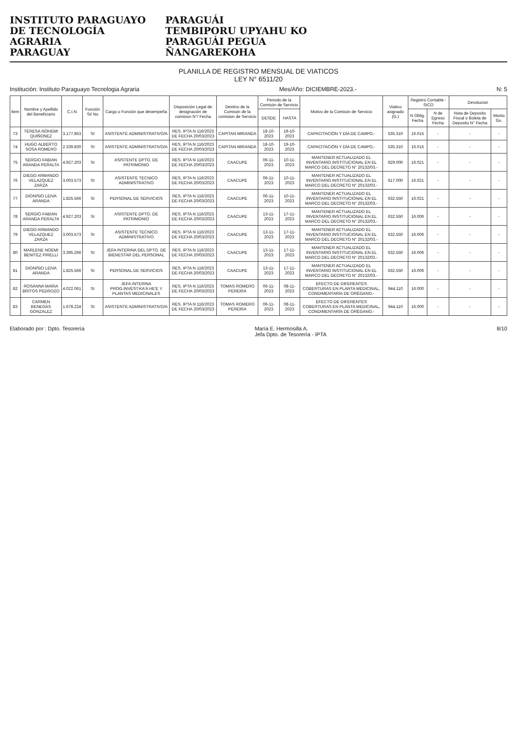INSTITUTO PARAGUAYO
DE TECNOLOGÍA
AGRARIA
PARAGUAY
PARAGUÁI
TEMBIPORU UPYAHU KO
PARAGUÁI PEGUA
ÑANGAREKOHA
PLANILLA DE REGISTRO MENSUAL DE VIATICOS
LEY N° 6511/20
Institución: Instituto Paraguayo Tecnologia Agraria Mes/Año: DICIEMBRE-2023.- N: 5
| Item | Nombre y Apellido del Beneficiario | C.I.N | Función Si/ No | Cargo o Función que desempeña | Disposición Legal de designación de comision N°/ Fecha | Destino de la Comisón de la comision de Servicio | Periodo de la Comisón de Servicio | | Motivo de la Comisón de Servicio | Viatico asignado (G.) | Registro Contable - SICO | | Devolucion | |
| --- | --- | --- | --- | --- | --- | --- | --- | --- | --- | --- | --- | --- | --- | --- |
| | | | | | | | DESDE | HASTA | | | N Oblig. Fecha | N de Egreso Fecha | Nota de Deposito Fiscal o Boleta de Deposito N° Fecha | Monto Gs. |
| 73 | TERESA NOHEMI QUIÑONEZ | 3.177.853 | SI | ASISTENTE ADMINISTRATIVO/A | RES. IPTA N 116/2023 DE FECHA 20/03/2023 | CAPITAN MIRANDA | 18-10-2023 | 19-10-2023 | CAPACITACIÓN Y DÍA DE CAMPO.- | 535.310 | 16.015 | - | - | - |
| 74 | HUGO ALBERTO SOSA ROMERO | 2.339.830 | SI | ASISTENTE ADMINISTRATIVO/A | RES. IPTA N 116/2023 DE FECHA 20/03/2023 | CAPITAN MIRANDA | 18-10-2023 | 19-10-2023 | CAPACITACIÓN Y DÍA DE CAMPO.- | 535.310 | 16.015 | - | - | - |
| 75 | SERGIO FABIAN ARANDA PERALTA | 4.927.203 | SI | ASISTENTE DPTO. DE PATRIMONIO | RES. IPTA N 116/2023 DE FECHA 20/03/2023 | CAACUPE | 06-11-2023 | 10-11-2023 | MANTENER ACTUALIZADO EL INVENTARIO INSTITUCIONAL EN EL MARCO DEL DECRETO N° 20132/03.- | 629.000 | 16.021 | - | - | - |
| 76 | DIEGO ARMANDO VELAZQUEZ ZARZA | 3.003.573 | SI | ASISTENTE TECNICO ADMINISTRATIVO | RES. IPTA N 116/2023 DE FECHA 20/03/2023 | CAACUPE | 06-11-2023 | 10-11-2023 | MANTENER ACTUALIZADO EL INVENTARIO INSTITUCIONAL EN EL MARCO DEL DECRETO N° 20132/03.- | 617.000 | 16.021 | - | - | - |
| 77 | DIONISIO LEIVA ARANDA | 1.825.566 | SI | PERSONAL DE SERVICIOS | RES. IPTA N 116/2023 DE FECHA 20/03/2023 | CAACUPE | 06-11-2023 | 10-11-2023 | MANTENER ACTUALIZADO EL INVENTARIO INSTITUCIONAL EN EL MARCO DEL DECRETO N° 20132/03.- | 632.550 | 16.021 | - | - | - |
| 78 | SERGIO FABIAN ARANDA PERALTA | 4.927.203 | SI | ASISTENTE DPTO. DE PATRIMONIO | RES. IPTA N 116/2023 DE FECHA 20/03/2023 | CAACUPE | 13-11-2023 | 17-11-2023 | MANTENER ACTUALIZADO EL INVENTARIO INSTITUCIONAL EN EL MARCO DEL DECRETO N° 20132/03.- | 632.550 | 16.006 | - | - | - |
| 79 | DIEGO ARMANDO VELAZQUEZ ZARZA | 3.003.573 | SI | ASISTENTE TECNICO ADMINISTRATIVO | RES. IPTA N 116/2023 DE FECHA 20/03/2023 | CAACUPE | 13-11-2023 | 17-11-2023 | MANTENER ACTUALIZADO EL INVENTARIO INSTITUCIONAL EN EL MARCO DEL DECRETO N° 20132/03.- | 632.550 | 16.006 | - | - | - |
| 80 | MARLENE NOEMI BENITEZ PIRELLI | 3.395.266 | SI | JEFA INTERINA DEL DPTO. DE BIENESTAR DEL PERSONAL | RES. IPTA N 116/2023 DE FECHA 20/03/2023 | CAACUPE | 13-11-2023 | 17-11-2023 | MANTENER ACTUALIZADO EL INVENTARIO INSTITUCIONAL EN EL MARCO DEL DECRETO N° 20132/03.- | 632.550 | 16.006 | - | - | - |
| 81 | DIONISIO LEIVA ARANDA | 1.825.566 | SI | PERSONAL DE SERVICIOS | RES. IPTA N 116/2023 DE FECHA 20/03/2023 | CAACUPE | 13-11-2023 | 17-11-2023 | MANTENER ACTUALIZADO EL INVENTARIO INSTITUCIONAL EN EL MARCO DEL DECRETO N° 20132/03.- | 632.550 | 16.006 | - | - | - |
| 82 | ROSANNA MARIA BRITOS PEDROZO | 4.022.061 | SI | JEFA INTERINA PROG.INVEST.KA'A HE'E Y PLANTAS MEDICINALES | RES. IPTA N 116/2023 DE FECHA 20/03/2023 | TOMAS ROMERO PEREIRA | 06-11-2023 | 08-11-2023 | EFECTO DE DIFERENTES COBERTURAS EN PLANTA MEDICINAL, CONDIMENTARÍA DE ORÉGANO.- | 944.110 | 16.000 | - | - | - |
| 83 | CARMEN BENEGAS GONZALEZ | 1.678.224 | SI | ASISTENTE ADMINISTRATIVO/A | RES. IPTA N 116/2023 DE FECHA 20/03/2023 | TOMAS ROMERO PEREIRA | 06-11-2023 | 08-11-2023 | EFECTO DE DIFERENTES COBERTURAS EN PLANTA MEDICINAL, CONDIMENTARÍA DE ORÉGANO.- | 944.110 | 16.000 | - | - | - |
Elaborado por : Dpto. Tesorería María E. Hermosilla A.
Jefa Dpto. de Tesorería - IPTA 8/10